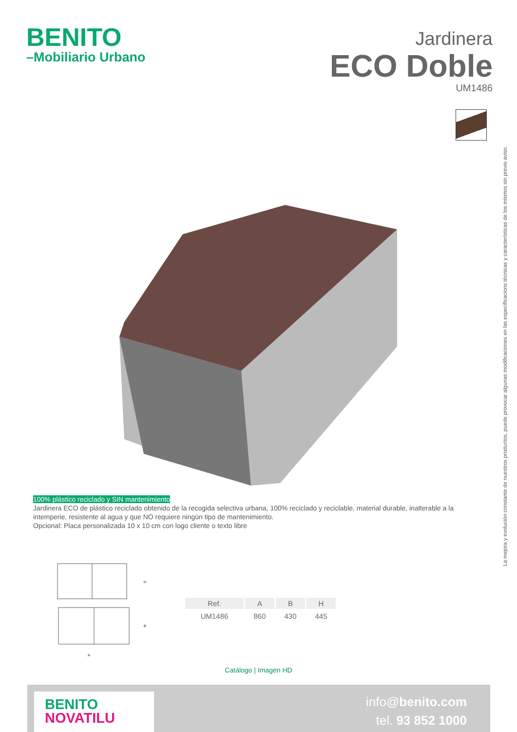BENITO
–Mobiliario Urbano
Jardinera
ECO Doble
UM1486
La mejora y evolución constante de nuestros productos, puede provocar algunas modificaciones en las especificacions técnicas y características de los mismos sin previo aviso.
100% plástico reciclado y SIN mantenimiento
Jardinera ECO de plástico reciclado obtenido de la recogida selectiva urbana, 100% reciclado y reciclable, material durable, inalterable a la intemperie, resistente al agua y que NO requiere ningún tipo de mantenimiento.
Opcional: Placa personalizada 10 x 10 cm con logo cliente o texto libre
H
B
A
| Ref. | A | B | H |
| --- | --- | --- | --- |
| UM1486 | 860 | 430 | 445 |
Catálogo | Imagen HD
BENITO
NOVATILU
info@benito.com
tel. 93 852 1000